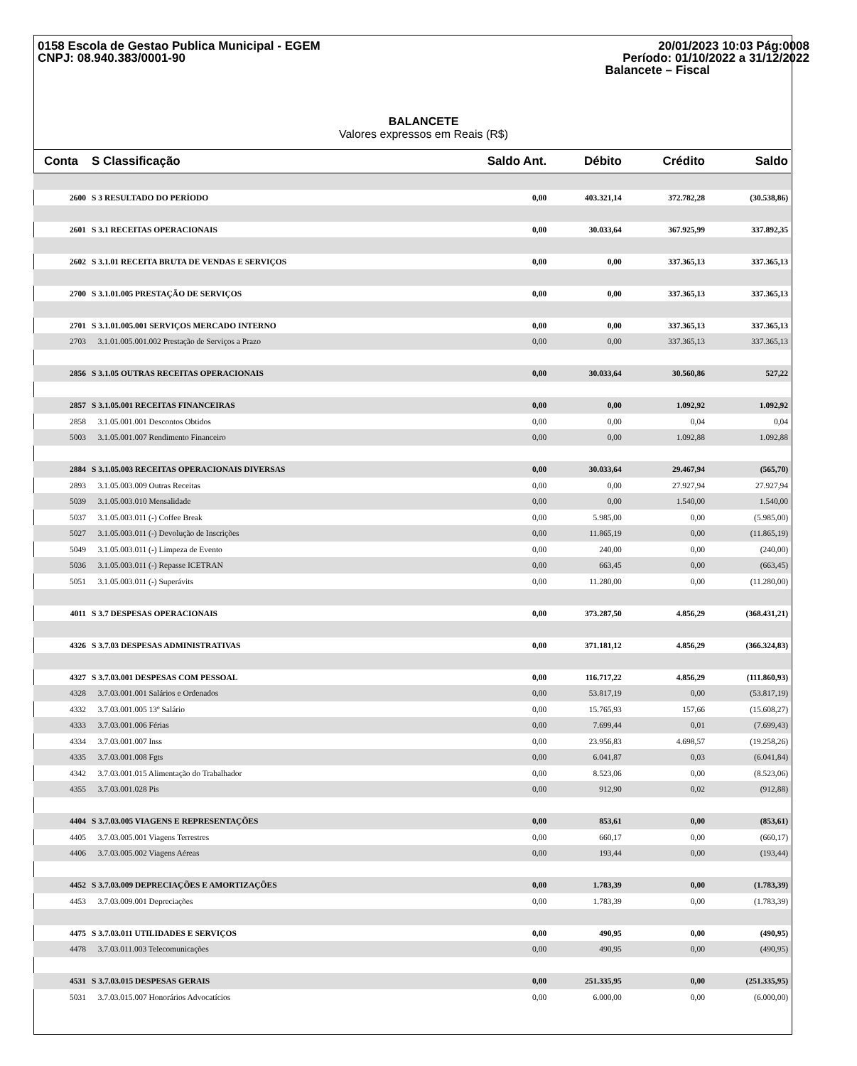0158 Escola de Gestao Publica Municipal - EGEM
CNPJ: 08.940.383/0001-90
20/01/2023 10:03 Pág:0008
Período: 01/10/2022 a 31/12/2022
Balancete – Fiscal
BALANCETE
Valores expressos em Reais (R$)
| Conta | S Classificação | Saldo Ant. | Débito | Crédito | Saldo |
| --- | --- | --- | --- | --- | --- |
| 2600 | S 3 RESULTADO DO PERÍODO | 0,00 | 403.321,14 | 372.782,28 | (30.538,86) |
| 2601 | S 3.1 RECEITAS OPERACIONAIS | 0,00 | 30.033,64 | 367.925,99 | 337.892,35 |
| 2602 | S 3.1.01 RECEITA BRUTA DE VENDAS E SERVIÇOS | 0,00 | 0,00 | 337.365,13 | 337.365,13 |
| 2700 | S 3.1.01.005 PRESTAÇÃO DE SERVIÇOS | 0,00 | 0,00 | 337.365,13 | 337.365,13 |
| 2701 | S 3.1.01.005.001 SERVIÇOS MERCADO INTERNO | 0,00 | 0,00 | 337.365,13 | 337.365,13 |
| 2703 | 3.1.01.005.001.002 Prestação de Serviços a Prazo | 0,00 | 0,00 | 337.365,13 | 337.365,13 |
| 2856 | S 3.1.05 OUTRAS RECEITAS OPERACIONAIS | 0,00 | 30.033,64 | 30.560,86 | 527,22 |
| 2857 | S 3.1.05.001 RECEITAS FINANCEIRAS | 0,00 | 0,00 | 1.092,92 | 1.092,92 |
| 2858 | 3.1.05.001.001 Descontos Obtidos | 0,00 | 0,00 | 0,04 | 0,04 |
| 5003 | 3.1.05.001.007 Rendimento Financeiro | 0,00 | 0,00 | 1.092,88 | 1.092,88 |
| 2884 | S 3.1.05.003 RECEITAS OPERACIONAIS DIVERSAS | 0,00 | 30.033,64 | 29.467,94 | (565,70) |
| 2893 | 3.1.05.003.009 Outras Receitas | 0,00 | 0,00 | 27.927,94 | 27.927,94 |
| 5039 | 3.1.05.003.010 Mensalidade | 0,00 | 0,00 | 1.540,00 | 1.540,00 |
| 5037 | 3.1.05.003.011 (-) Coffee Break | 0,00 | 5.985,00 | 0,00 | (5.985,00) |
| 5027 | 3.1.05.003.011 (-) Devolução de Inscrições | 0,00 | 11.865,19 | 0,00 | (11.865,19) |
| 5049 | 3.1.05.003.011 (-) Limpeza de Evento | 0,00 | 240,00 | 0,00 | (240,00) |
| 5036 | 3.1.05.003.011 (-) Repasse ICETRAN | 0,00 | 663,45 | 0,00 | (663,45) |
| 5051 | 3.1.05.003.011 (-) Superávits | 0,00 | 11.280,00 | 0,00 | (11.280,00) |
| 4011 | S 3.7 DESPESAS OPERACIONAIS | 0,00 | 373.287,50 | 4.856,29 | (368.431,21) |
| 4326 | S 3.7.03 DESPESAS ADMINISTRATIVAS | 0,00 | 371.181,12 | 4.856,29 | (366.324,83) |
| 4327 | S 3.7.03.001 DESPESAS COM PESSOAL | 0,00 | 116.717,22 | 4.856,29 | (111.860,93) |
| 4328 | 3.7.03.001.001 Salários e Ordenados | 0,00 | 53.817,19 | 0,00 | (53.817,19) |
| 4332 | 3.7.03.001.005 13º Salário | 0,00 | 15.765,93 | 157,66 | (15.608,27) |
| 4333 | 3.7.03.001.006 Férias | 0,00 | 7.699,44 | 0,01 | (7.699,43) |
| 4334 | 3.7.03.001.007 Inss | 0,00 | 23.956,83 | 4.698,57 | (19.258,26) |
| 4335 | 3.7.03.001.008 Fgts | 0,00 | 6.041,87 | 0,03 | (6.041,84) |
| 4342 | 3.7.03.001.015 Alimentação do Trabalhador | 0,00 | 8.523,06 | 0,00 | (8.523,06) |
| 4355 | 3.7.03.001.028 Pis | 0,00 | 912,90 | 0,02 | (912,88) |
| 4404 | S 3.7.03.005 VIAGENS E REPRESENTAÇÕES | 0,00 | 853,61 | 0,00 | (853,61) |
| 4405 | 3.7.03.005.001 Viagens Terrestres | 0,00 | 660,17 | 0,00 | (660,17) |
| 4406 | 3.7.03.005.002 Viagens Aéreas | 0,00 | 193,44 | 0,00 | (193,44) |
| 4452 | S 3.7.03.009 DEPRECIAÇÕES E AMORTIZAÇÕES | 0,00 | 1.783,39 | 0,00 | (1.783,39) |
| 4453 | 3.7.03.009.001 Depreciações | 0,00 | 1.783,39 | 0,00 | (1.783,39) |
| 4475 | S 3.7.03.011 UTILIDADES E SERVIÇOS | 0,00 | 490,95 | 0,00 | (490,95) |
| 4478 | 3.7.03.011.003 Telecomunicações | 0,00 | 490,95 | 0,00 | (490,95) |
| 4531 | S 3.7.03.015 DESPESAS GERAIS | 0,00 | 251.335,95 | 0,00 | (251.335,95) |
| 5031 | 3.7.03.015.007 Honorários Advocatícios | 0,00 | 6.000,00 | 0,00 | (6.000,00) |